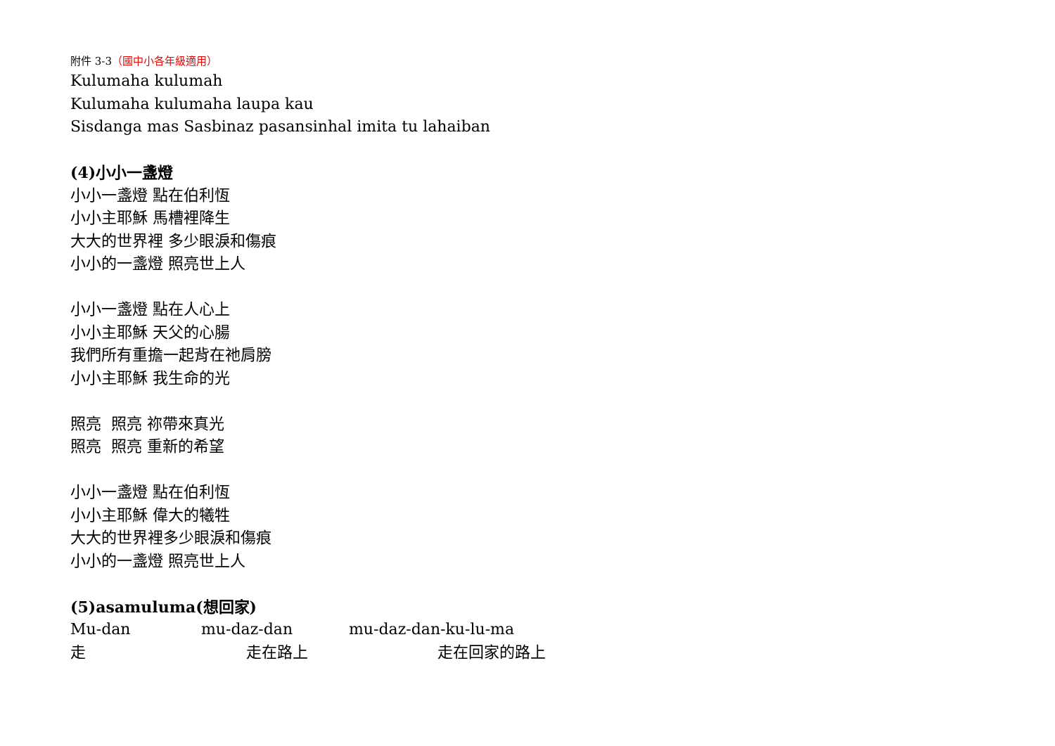附件 3-3（國中小各年級適用）
Kulumaha kulumah
Kulumaha kulumaha laupa kau
Sisdanga mas Sasbinaz pasansinhal imita tu lahaiban
(4)小小一盞燈
小小一盞燈 點在伯利恆
小小主耶穌 馬槽裡降生
大大的世界裡 多少眼淚和傷痕
小小的一盞燈 照亮世上人
小小一盞燈 點在人心上
小小主耶穌 天父的心腸
我們所有重擔一起背在祂肩膀
小小主耶穌 我生命的光
照亮 照亮 祢帶來真光
照亮 照亮 重新的希望
小小一盞燈 點在伯利恆
小小主耶穌 偉大的犧牲
大大的世界裡多少眼淚和傷痕
小小的一盞燈 照亮世上人
(5)asamuluma(想回家)
Mu-dan mu-daz-dan mu-daz-dan-ku-lu-ma
走 走在路上 走在回家的路上